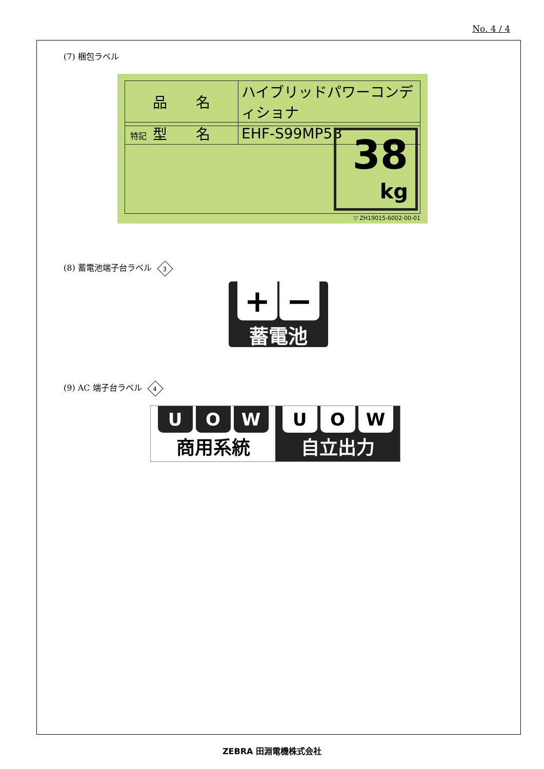No. 4 / 4
(7) 梱包ラベル
| 品 名 | ハイブリッドパワーコンディショナ |
| 型 名 | EHF-S99MP5B |
特記
38
kg
▽ ZH19015-6002-00-01
(8) 蓄電池端子台ラベル 3
+ −
蓄電池
(9) AC 端子台ラベル 4
U O W
商用系統
U O W
自立出力
ZEBRA 田淵電機株式会社